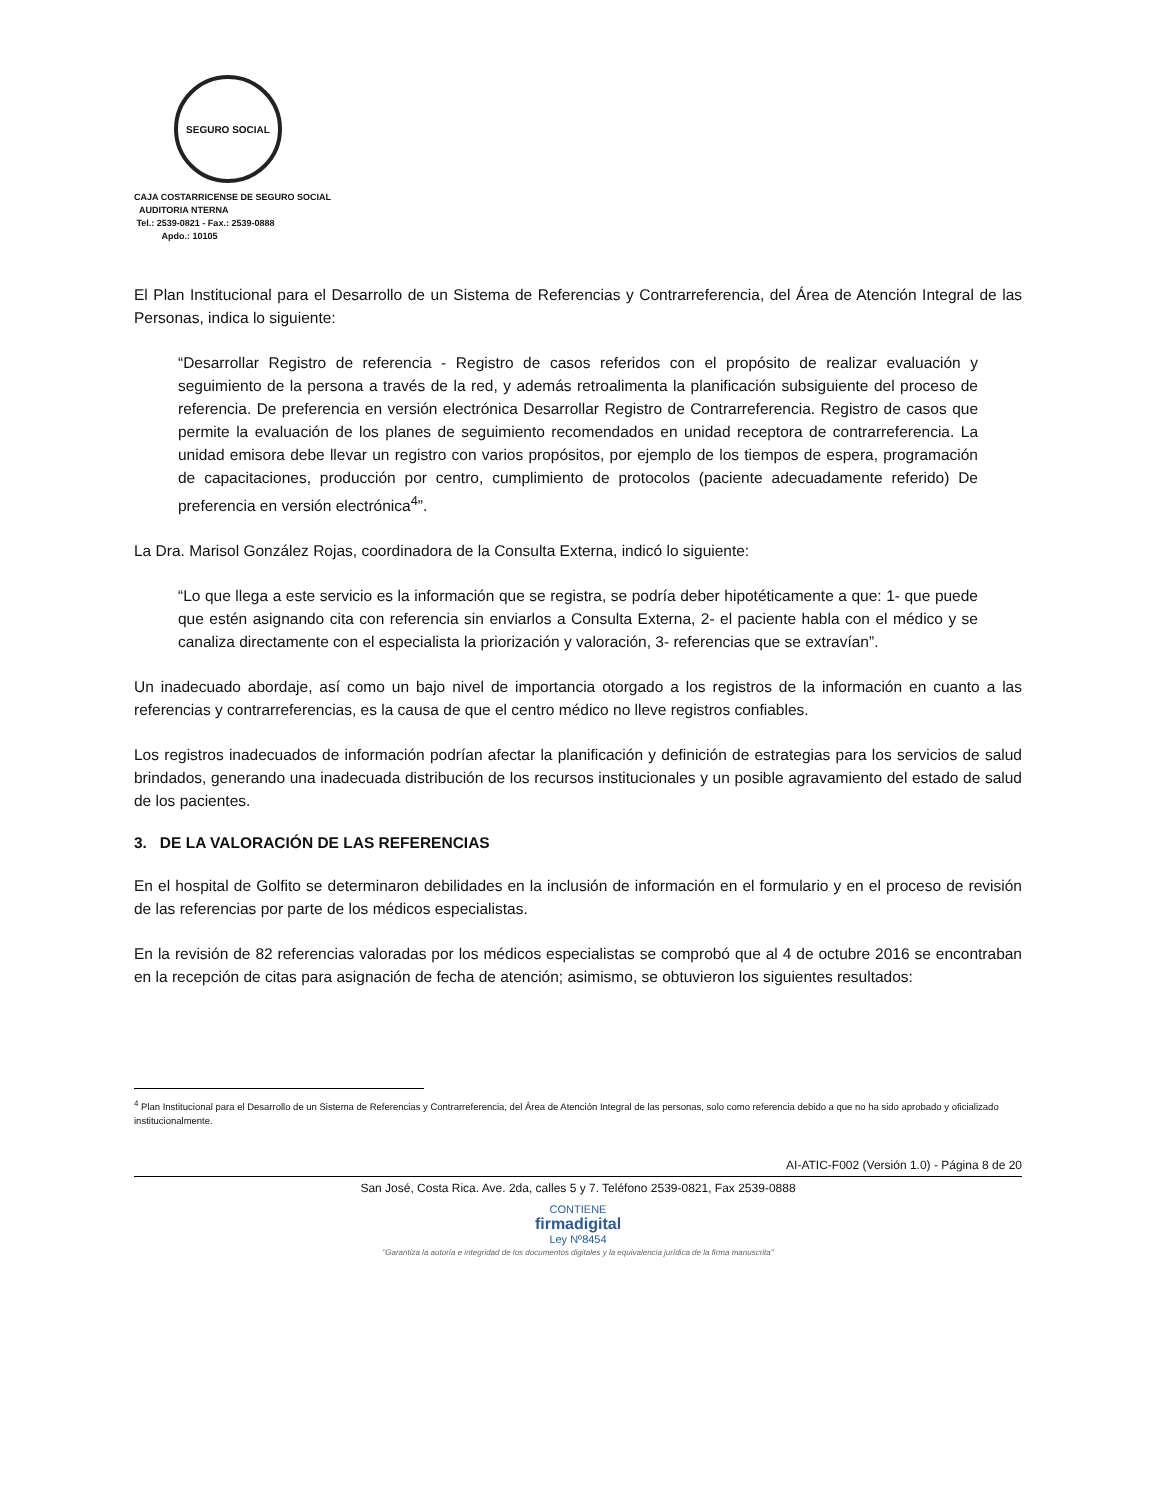SEGURO SOCIAL
CAJA COSTARRICENSE DE SEGURO SOCIAL
AUDITORIA NTERNA
Tel.: 2539-0821 - Fax.: 2539-0888
Apdo.: 10105
El Plan Institucional para el Desarrollo de un Sistema de Referencias y Contrarreferencia, del Área de Atención Integral de las Personas, indica lo siguiente:
“Desarrollar Registro de referencia - Registro de casos referidos con el propósito de realizar evaluación y seguimiento de la persona a través de la red, y además retroalimenta la planificación subsiguiente del proceso de referencia. De preferencia en versión electrónica Desarrollar Registro de Contrarreferencia. Registro de casos que permite la evaluación de los planes de seguimiento recomendados en unidad receptora de contrarreferencia. La unidad emisora debe llevar un registro con varios propósitos, por ejemplo de los tiempos de espera, programación de capacitaciones, producción por centro, cumplimiento de protocolos (paciente adecuadamente referido) De preferencia en versión electrónica<sup>4</sup>”.
La Dra. Marisol González Rojas, coordinadora de la Consulta Externa, indicó lo siguiente:
“Lo que llega a este servicio es la información que se registra, se podría deber hipotéticamente a que: 1- que puede que estén asignando cita con referencia sin enviarlos a Consulta Externa, 2- el paciente habla con el médico y se canaliza directamente con el especialista la priorización y valoración, 3- referencias que se extravían”.
Un inadecuado abordaje, así como un bajo nivel de importancia otorgado a los registros de la información en cuanto a las referencias y contrarreferencias, es la causa de que el centro médico no lleve registros confiables.
Los registros inadecuados de información podrían afectar la planificación y definición de estrategias para los servicios de salud brindados, generando una inadecuada distribución de los recursos institucionales y un posible agravamiento del estado de salud de los pacientes.
3. DE LA VALORACIÓN DE LAS REFERENCIAS
En el hospital de Golfito se determinaron debilidades en la inclusión de información en el formulario y en el proceso de revisión de las referencias por parte de los médicos especialistas.
En la revisión de 82 referencias valoradas por los médicos especialistas se comprobó que al 4 de octubre 2016 se encontraban en la recepción de citas para asignación de fecha de atención; asimismo, se obtuvieron los siguientes resultados:
<sup>4</sup> Plan Institucional para el Desarrollo de un Sistema de Referencias y Contrarreferencia, del Área de Atención Integral de las personas, solo como referencia debido a que no ha sido aprobado y oficializado institucionalmente.
AI-ATIC-F002 (Versión 1.0) - Página 8 de 20
San José, Costa Rica. Ave. 2da, calles 5 y 7. Teléfono 2539-0821, Fax 2539-0888
CONTIENE
firmadigital
Ley Nº8454
"Garantiza la autoría e integridad de los documentos digitales y la equivalencia jurídica de la firma manuscrita"